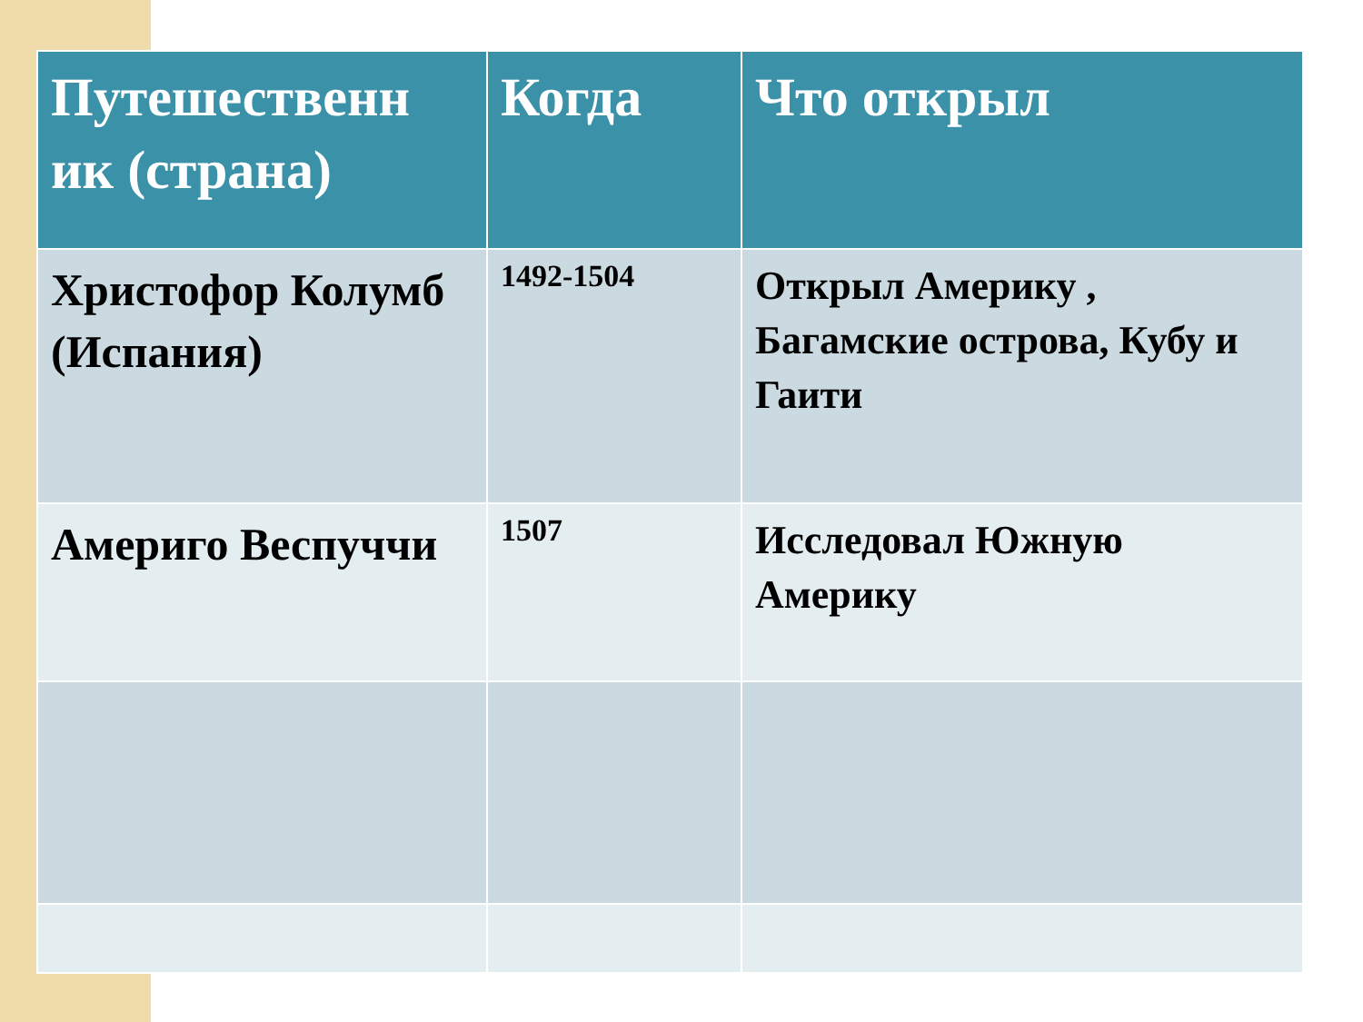| Путешественн ик (страна) | Когда | Что открыл |
| --- | --- | --- |
| Христофор Колумб (Испания) | 1492-1504 | Открыл Америку , Багамские острова, Кубу и Гаити |
| Америго Веспуччи | 1507 | Исследовал Южную Америку |